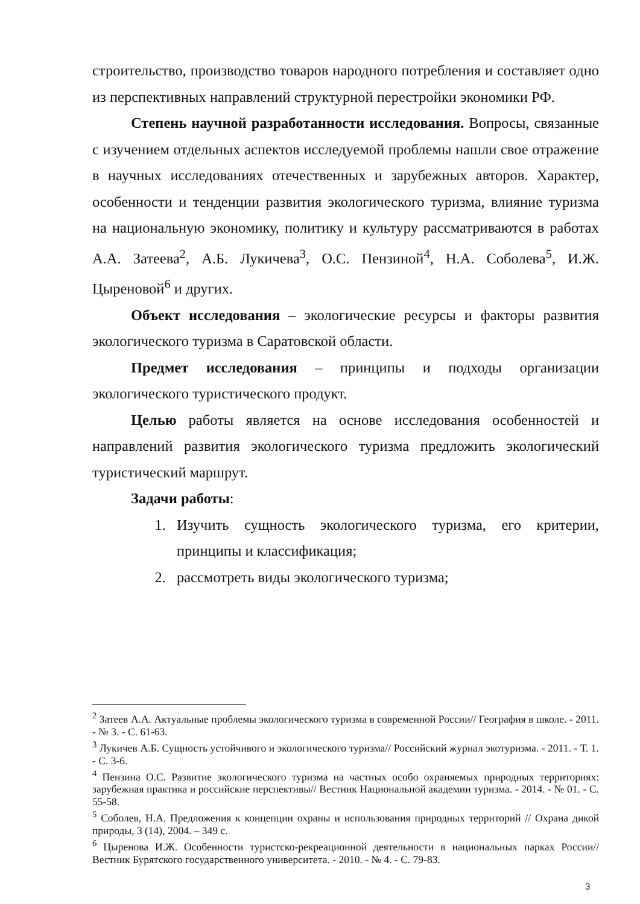строительство, производство товаров народного потребления и составляет одно из перспективных направлений структурной перестройки экономики РФ.
Степень научной разработанности исследования. Вопросы, связанные с изучением отдельных аспектов исследуемой проблемы нашли свое отражение в научных исследованиях отечественных и зарубежных авторов. Характер, особенности и тенденции развития экологического туризма, влияние туризма на национальную экономику, политику и культуру рассматриваются в работах А.А. Затеева<sup>2</sup>, А.Б. Лукичева<sup>3</sup>, О.С. Пензиной<sup>4</sup>, Н.А. Соболева<sup>5</sup>, И.Ж. Цыреновой<sup>6</sup> и других.
Объект исследования – экологические ресурсы и факторы развития экологического туризма в Саратовской области.
Предмет исследования – принципы и подходы организации экологического туристического продукт.
Целью работы является на основе исследования особенностей и направлений развития экологического туризма предложить экологический туристический маршрут.
Задачи работы:
1. Изучить сущность экологического туризма, его критерии, принципы и классификация;
2. рассмотреть виды экологического туризма;
<sup>2</sup> Затеев А.А. Актуальные проблемы экологического туризма в современной России// География в школе. - 2011. - № 3. - С. 61-63.
<sup>3</sup> Лукичев А.Б. Сущность устойчивого и экологического туризма// Российский журнал экотуризма. - 2011. - Т. 1. - С. 3-6.
<sup>4</sup> Пензина О.С. Развитие экологического туризма на частных особо охраняемых природных территориях: зарубежная практика и российские перспективы// Вестник Национальной академии туризма. - 2014. - № 01. - С. 55-58.
<sup>5</sup> Соболев, Н.А. Предложения к концепции охраны и использования природных территорий // Охрана дикой природы, 3 (14), 2004. – 349 с.
<sup>6</sup> Цыренова И.Ж. Особенности туристско-рекреационной деятельности в национальных парках России// Вестник Бурятского государственного университета. - 2010. - № 4. - С. 79-83.
3